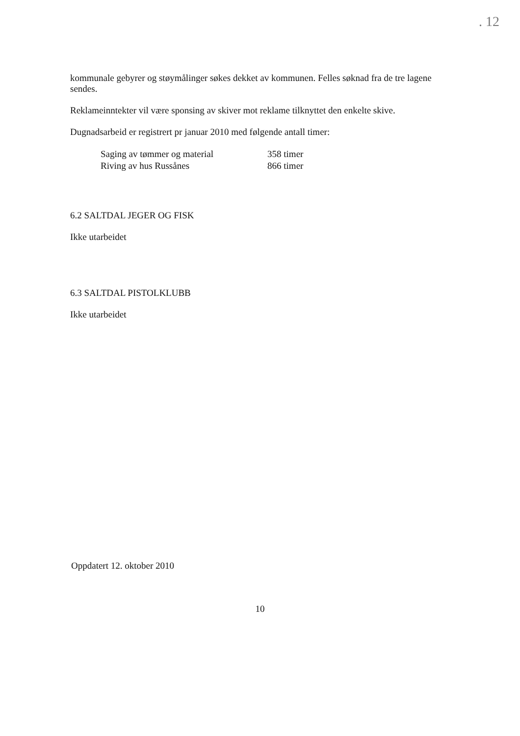. 12
kommunale gebyrer og støymålinger søkes dekket av kommunen. Felles søknad fra de tre lagene sendes.
Reklameinntekter vil være sponsing av skiver mot reklame tilknyttet den enkelte skive.
Dugnadsarbeid er registrert pr januar 2010 med følgende antall timer:
| Saging av tømmer og material | 358 timer |
| Riving av hus Russånes | 866 timer |
6.2 SALTDAL JEGER OG FISK
Ikke utarbeidet
6.3 SALTDAL PISTOLKLUBB
Ikke utarbeidet
Oppdatert 12. oktober 2010
10